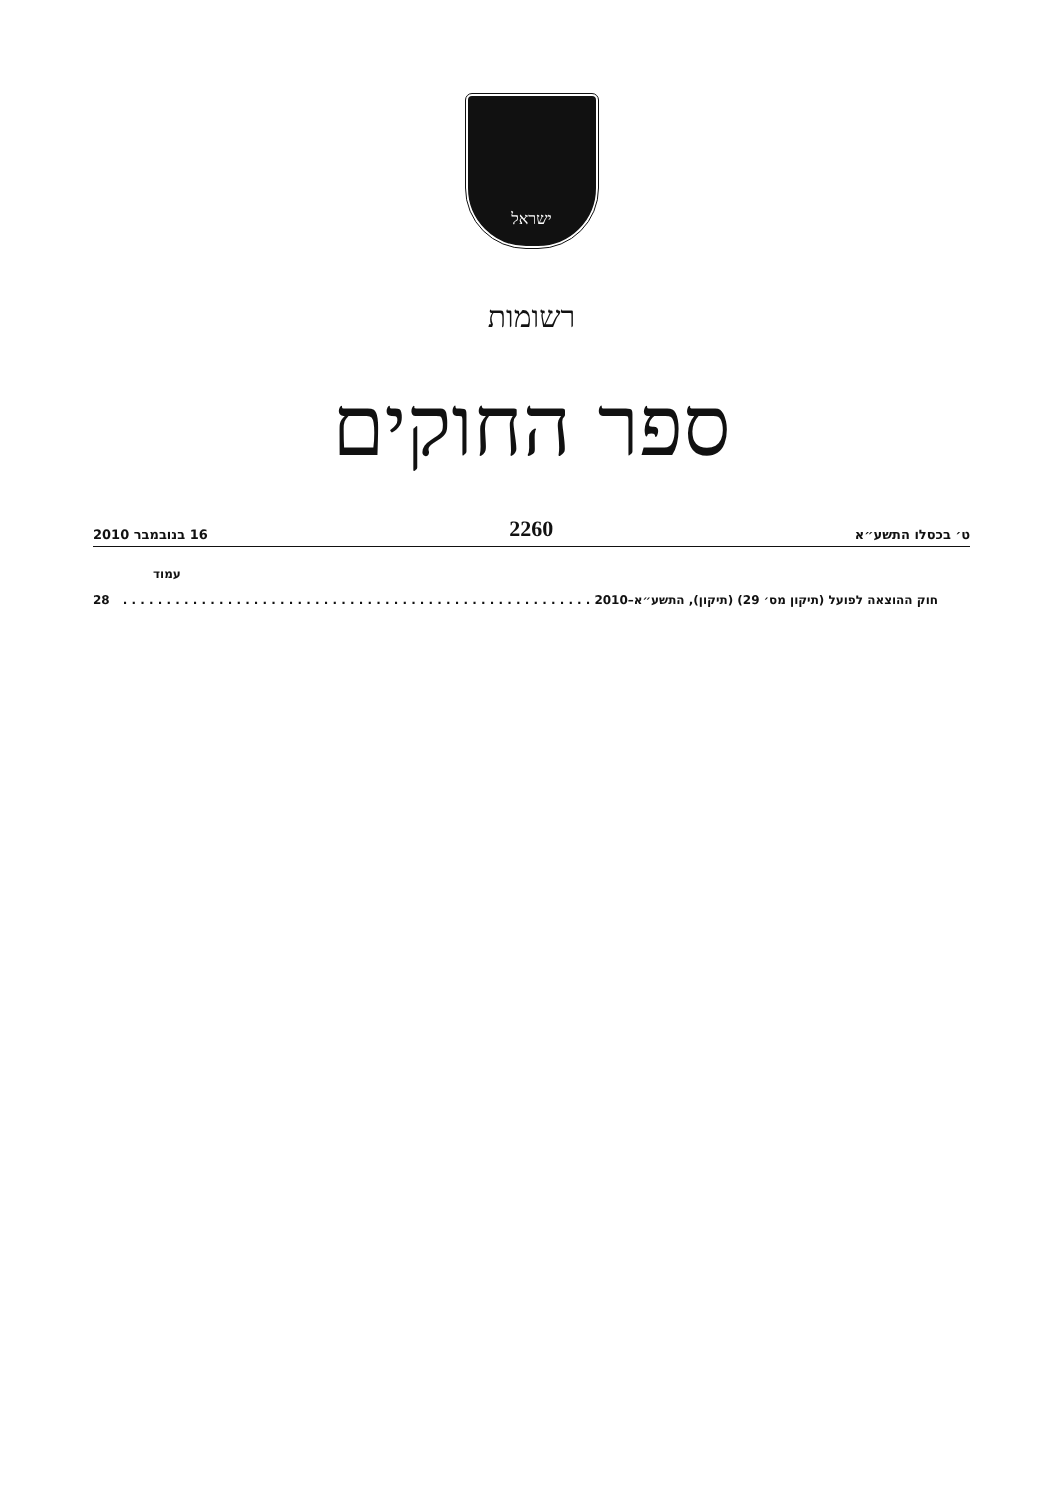ישראל
רשומות
ספר החוקים
ט׳ בכסלו התשע״א 2260 16 בנובמבר 2010
עמוד
חוק ההוצאה לפועל (תיקון מס׳ 29) (תיקון), התשע״א–2010. . . . . . . . . . . . . . . . . . . . . . . . . . . . . . . . . . . . . . . . . . . . . . . . . . . . . . 28